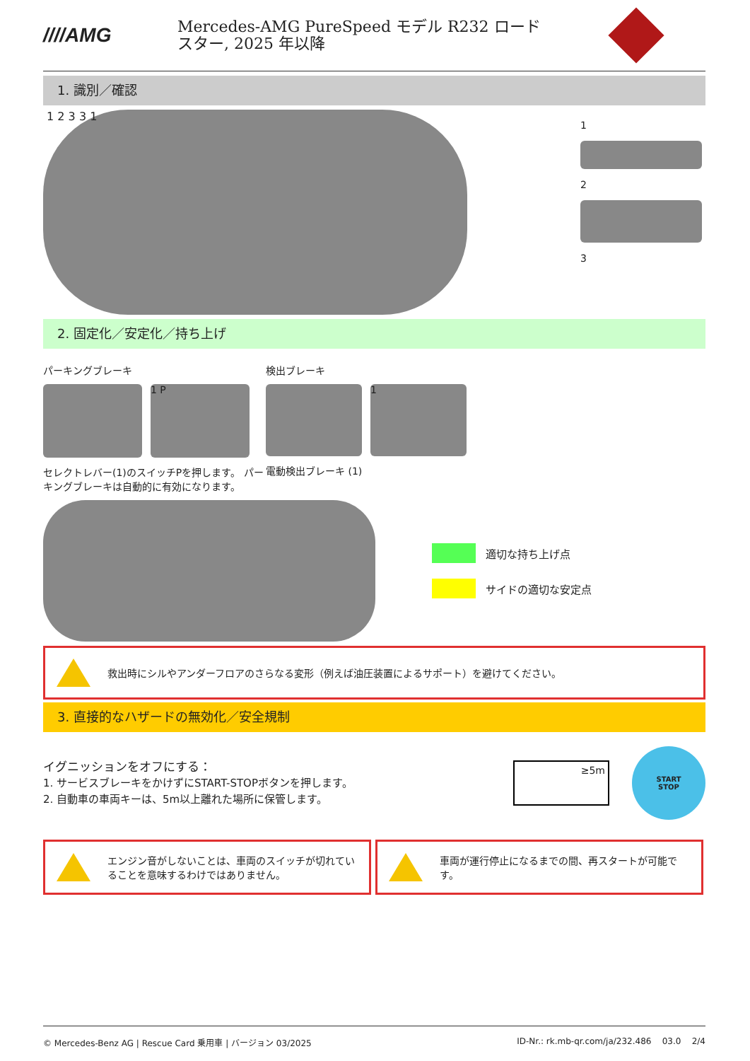////AMG
Mercedes-AMG PureSpeed モデル R232 ロード
スター, 2025 年以降
1. 識別／確認
1 2 3 3 1
1
2
3
2. 固定化／安定化／持ち上げ
パーキングブレーキ
1 P
セレクトレバー(1)のスイッチPを押します。 パーキングブレーキは自動的に有効になります。
検出ブレーキ
1
電動検出ブレーキ (1)
適切な持ち上げ点
サイドの適切な安定点
救出時にシルやアンダーフロアのさらなる変形（例えば油圧装置によるサポート）を避けてください。
3. 直接的なハザードの無効化／安全規制
イグニッションをオフにする：
1. サービスブレーキをかけずにSTART-STOPボタンを押します。
2. 自動車の車両キーは、5m以上離れた場所に保管します。
≥5m
START
STOP
エンジン音がしないことは、車両のスイッチが切れていることを意味するわけではありません。
車両が運行停止になるまでの間、再スタートが可能です。
© Mercedes-Benz AG | Rescue Card 乗用車 | バージョン 03/2025 ID-Nr.: rk.mb-qr.com/ja/232.486 03.0 2/4